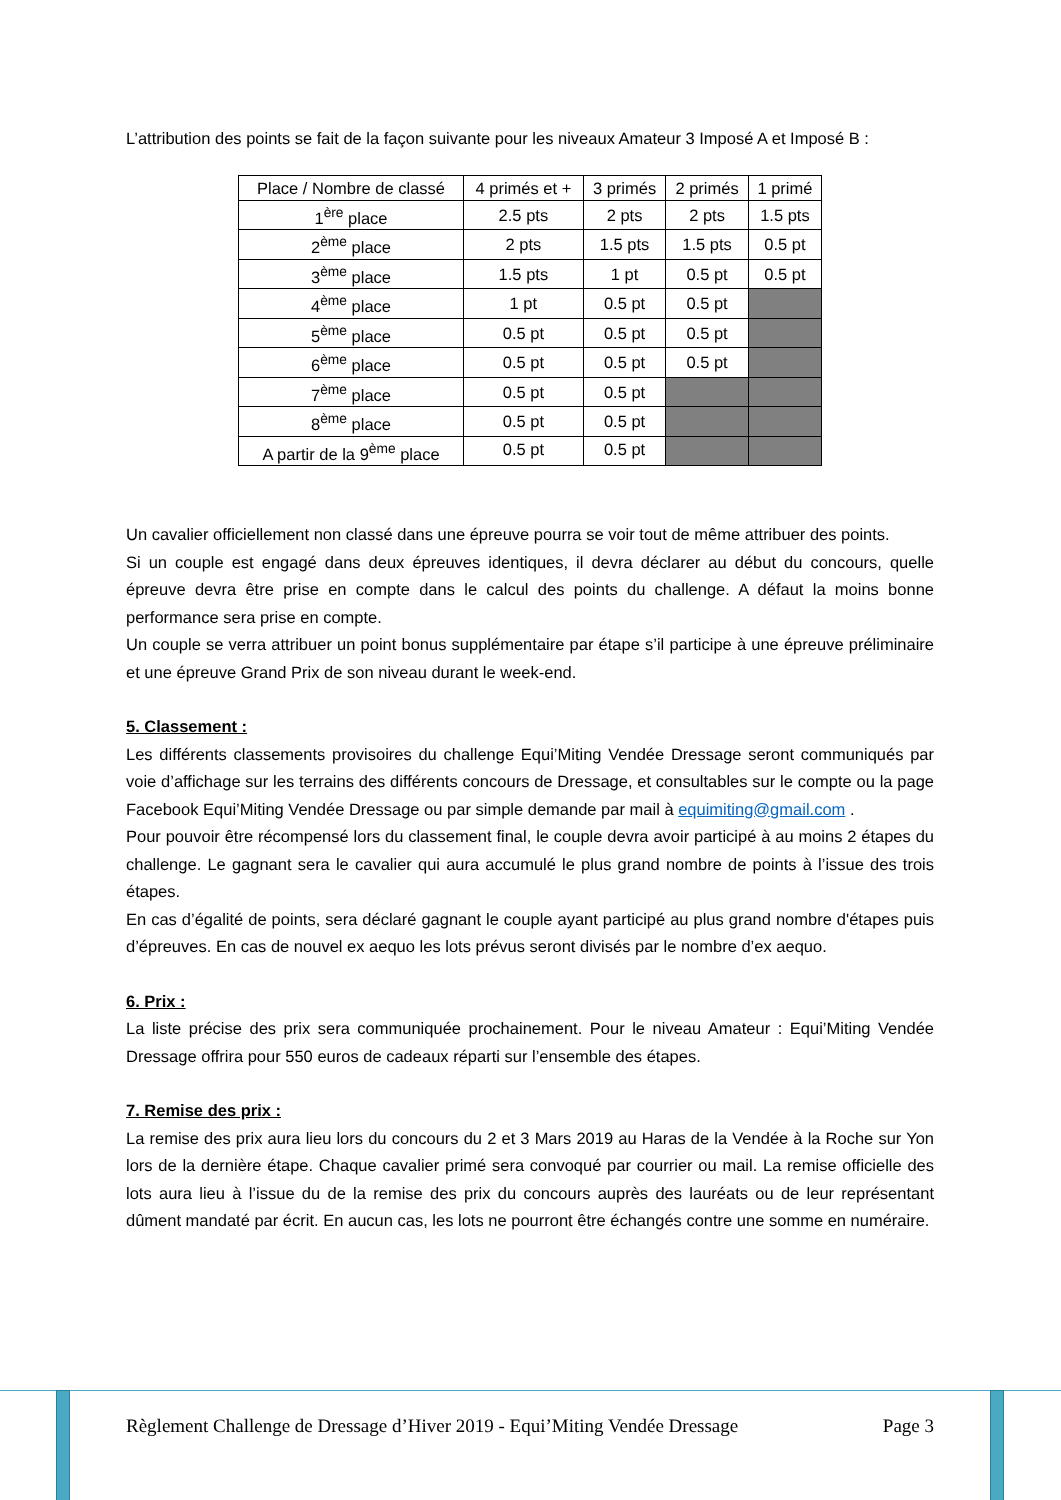L’attribution des points se fait de la façon suivante pour les niveaux Amateur 3 Imposé A et Imposé B :
| Place / Nombre de classé | 4 primés et + | 3 primés | 2 primés | 1 primé |
| 1<sup>ère</sup> place | 2.5 pts | 2 pts | 2 pts | 1.5 pts |
| 2<sup>ème</sup> place | 2 pts | 1.5 pts | 1.5 pts | 0.5 pt |
| 3<sup>ème</sup> place | 1.5 pts | 1 pt | 0.5 pt | 0.5 pt |
| 4<sup>ème</sup> place | 1 pt | 0.5 pt | 0.5 pt | |
| 5<sup>ème</sup> place | 0.5 pt | 0.5 pt | 0.5 pt | |
| 6<sup>ème</sup> place | 0.5 pt | 0.5 pt | 0.5 pt | |
| 7<sup>ème</sup> place | 0.5 pt | 0.5 pt | | |
| 8<sup>ème</sup> place | 0.5 pt | 0.5 pt | | |
| A partir de la 9<sup>ème</sup> place | 0.5 pt | 0.5 pt | | |
Un cavalier officiellement non classé dans une épreuve pourra se voir tout de même attribuer des points.
Si un couple est engagé dans deux épreuves identiques, il devra déclarer au début du concours, quelle épreuve devra être prise en compte dans le calcul des points du challenge. A défaut la moins bonne performance sera prise en compte.
Un couple se verra attribuer un point bonus supplémentaire par étape s’il participe à une épreuve préliminaire et une épreuve Grand Prix de son niveau durant le week-end.
5. Classement :
Les différents classements provisoires du challenge Equi’Miting Vendée Dressage seront communiqués par voie d’affichage sur les terrains des différents concours de Dressage, et consultables sur le compte ou la page Facebook Equi’Miting Vendée Dressage ou par simple demande par mail à equimiting@gmail.com .
Pour pouvoir être récompensé lors du classement final, le couple devra avoir participé à au moins 2 étapes du challenge. Le gagnant sera le cavalier qui aura accumulé le plus grand nombre de points à l’issue des trois étapes.
En cas d’égalité de points, sera déclaré gagnant le couple ayant participé au plus grand nombre d'étapes puis d’épreuves. En cas de nouvel ex aequo les lots prévus seront divisés par le nombre d’ex aequo.
6. Prix :
La liste précise des prix sera communiquée prochainement. Pour le niveau Amateur : Equi’Miting Vendée Dressage offrira pour 550 euros de cadeaux réparti sur l’ensemble des étapes.
7. Remise des prix :
La remise des prix aura lieu lors du concours du 2 et 3 Mars 2019 au Haras de la Vendée à la Roche sur Yon lors de la dernière étape. Chaque cavalier primé sera convoqué par courrier ou mail. La remise officielle des lots aura lieu à l’issue du de la remise des prix du concours auprès des lauréats ou de leur représentant dûment mandaté par écrit. En aucun cas, les lots ne pourront être échangés contre une somme en numéraire.
Règlement Challenge de Dressage d’Hiver 2019 - Equi’Miting Vendée Dressage Page 3